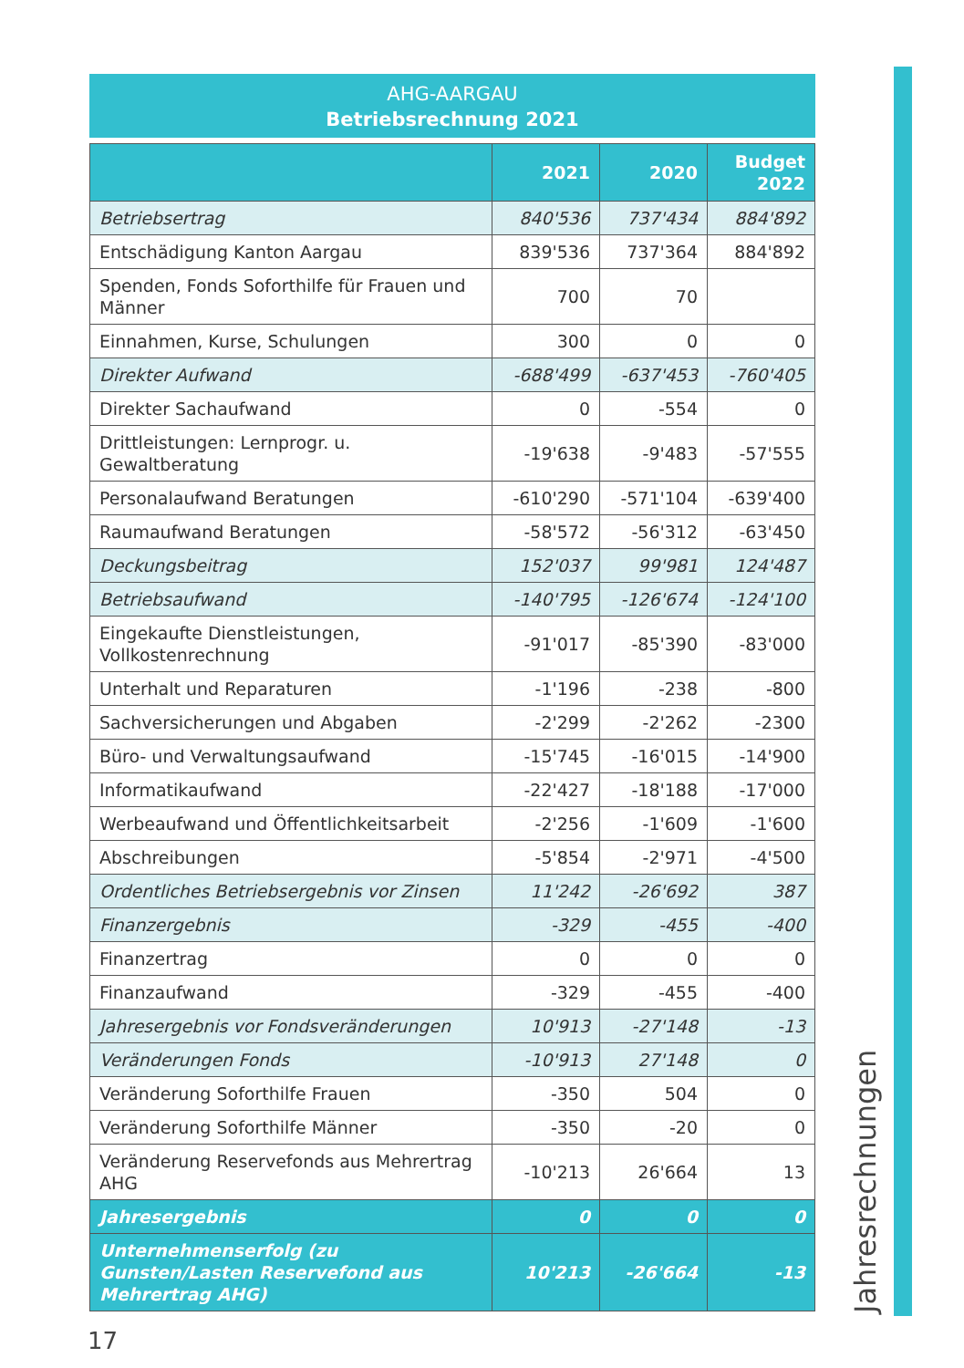AHG-AARGAU
Betriebsrechnung 2021
| | 2021 | 2020 | Budget 2022 |
| --- | --- | --- | --- |
| Betriebsertrag | 840'536 | 737'434 | 884'892 |
| Entschädigung Kanton Aargau | 839'536 | 737'364 | 884'892 |
| Spenden, Fonds Soforthilfe für Frauen und Männer | 700 | 70 | |
| Einnahmen, Kurse, Schulungen | 300 | 0 | 0 |
| Direkter Aufwand | -688'499 | -637'453 | -760'405 |
| Direkter Sachaufwand | 0 | -554 | 0 |
| Drittleistungen: Lernprogr. u. Gewaltberatung | -19'638 | -9'483 | -57'555 |
| Personalaufwand Beratungen | -610'290 | -571'104 | -639'400 |
| Raumaufwand Beratungen | -58'572 | -56'312 | -63'450 |
| Deckungsbeitrag | 152'037 | 99'981 | 124'487 |
| Betriebsaufwand | -140'795 | -126'674 | -124'100 |
| Eingekaufte Dienstleistungen, Vollkostenrechnung | -91'017 | -85'390 | -83'000 |
| Unterhalt und Reparaturen | -1'196 | -238 | -800 |
| Sachversicherungen und Abgaben | -2'299 | -2'262 | -2300 |
| Büro- und Verwaltungsaufwand | -15'745 | -16'015 | -14'900 |
| Informatikaufwand | -22'427 | -18'188 | -17'000 |
| Werbeaufwand und Öffentlichkeitsarbeit | -2'256 | -1'609 | -1'600 |
| Abschreibungen | -5'854 | -2'971 | -4'500 |
| Ordentliches Betriebsergebnis vor Zinsen | 11'242 | -26'692 | 387 |
| Finanzergebnis | -329 | -455 | -400 |
| Finanzertrag | 0 | 0 | 0 |
| Finanzaufwand | -329 | -455 | -400 |
| Jahresergebnis vor Fondsveränderungen | 10'913 | -27'148 | -13 |
| Veränderungen Fonds | -10'913 | 27'148 | 0 |
| Veränderung Soforthilfe Frauen | -350 | 504 | 0 |
| Veränderung Soforthilfe Männer | -350 | -20 | 0 |
| Veränderung Reservefonds aus Mehrertrag AHG | -10'213 | 26'664 | 13 |
| Jahresergebnis | 0 | 0 | 0 |
| Unternehmenserfolg (zu Gunsten/Lasten Reservefond aus Mehrertrag AHG) | 10'213 | -26'664 | -13 |
Jahresrechnungen
17